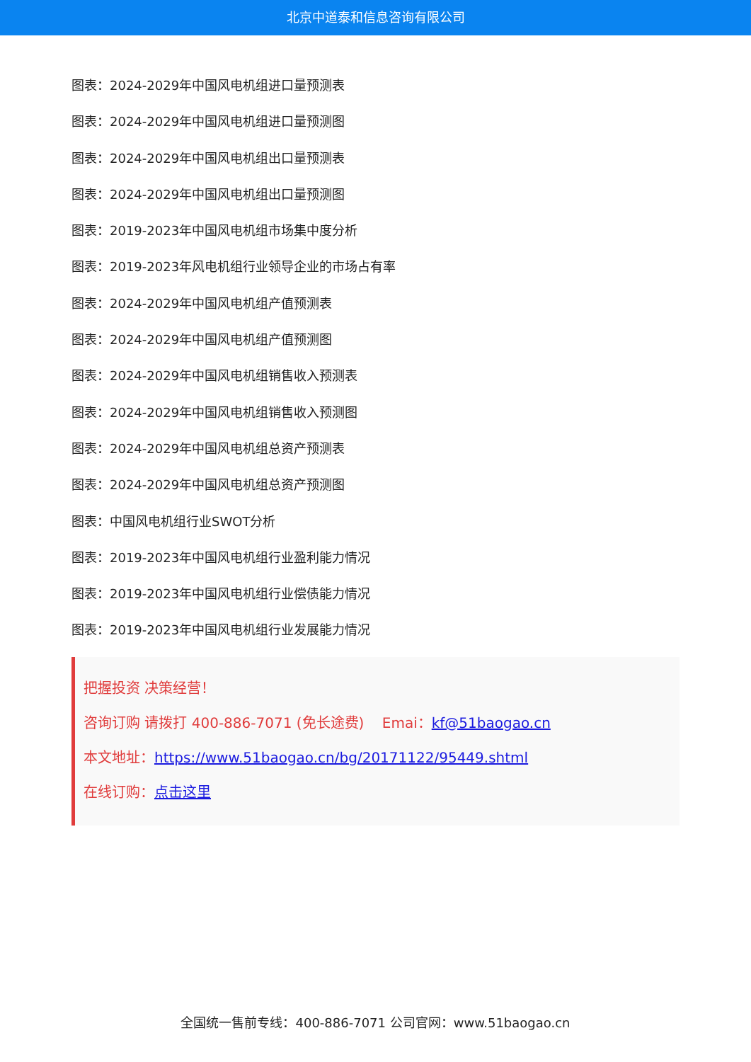北京中道泰和信息咨询有限公司
图表：2024-2029年中国风电机组进口量预测表
图表：2024-2029年中国风电机组进口量预测图
图表：2024-2029年中国风电机组出口量预测表
图表：2024-2029年中国风电机组出口量预测图
图表：2019-2023年中国风电机组市场集中度分析
图表：2019-2023年风电机组行业领导企业的市场占有率
图表：2024-2029年中国风电机组产值预测表
图表：2024-2029年中国风电机组产值预测图
图表：2024-2029年中国风电机组销售收入预测表
图表：2024-2029年中国风电机组销售收入预测图
图表：2024-2029年中国风电机组总资产预测表
图表：2024-2029年中国风电机组总资产预测图
图表：中国风电机组行业SWOT分析
图表：2019-2023年中国风电机组行业盈利能力情况
图表：2019-2023年中国风电机组行业偿债能力情况
图表：2019-2023年中国风电机组行业发展能力情况
把握投资 决策经营！
咨询订购 请拨打 400-886-7071 (免长途费) Emai：kf@51baogao.cn
本文地址：https://www.51baogao.cn/bg/20171122/95449.shtml
在线订购：点击这里
全国统一售前专线：400-886-7071 公司官网：www.51baogao.cn